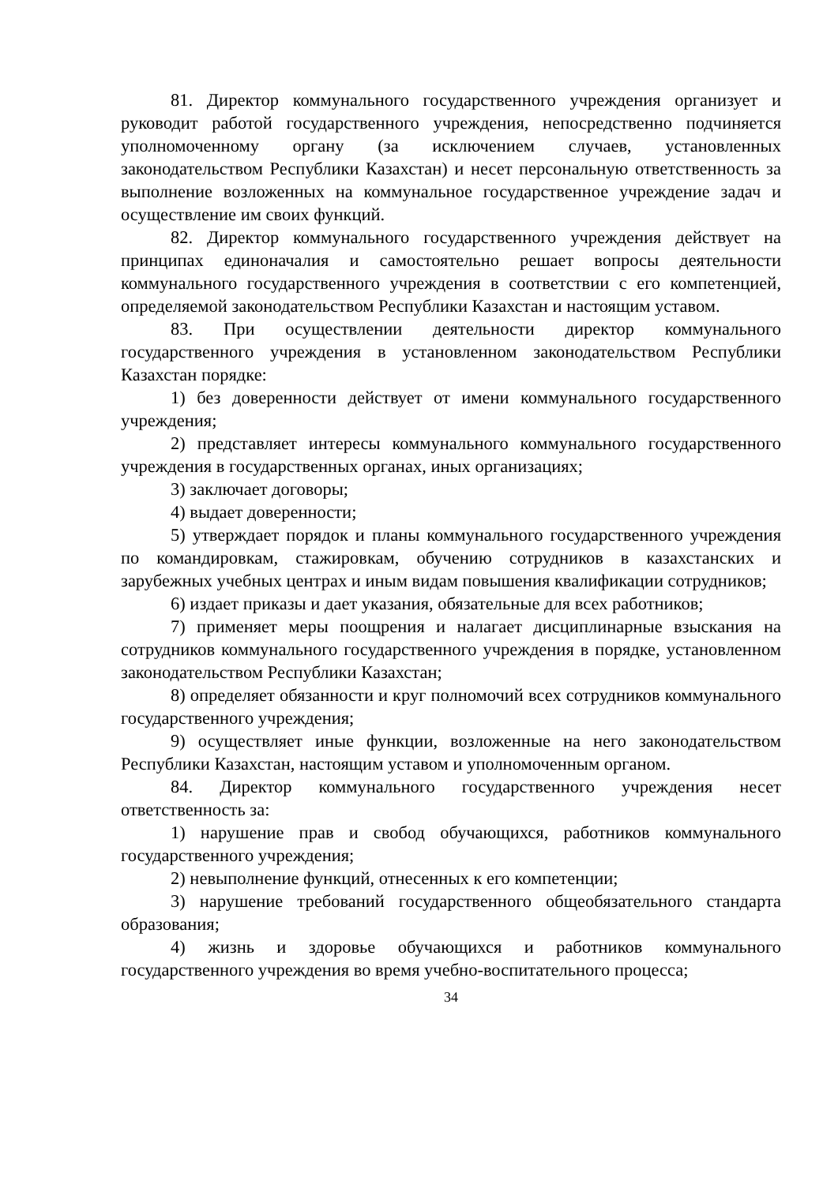81. Директор коммунального государственного учреждения организует и руководит работой государственного учреждения, непосредственно подчиняется уполномоченному органу (за исключением случаев, установленных законодательством Республики Казахстан) и несет персональную ответственность за выполнение возложенных на коммунальное государственное учреждение задач и осуществление им своих функций.
82. Директор коммунального государственного учреждения действует на принципах единоначалия и самостоятельно решает вопросы деятельности коммунального государственного учреждения в соответствии с его компетенцией, определяемой законодательством Республики Казахстан и настоящим уставом.
83. При осуществлении деятельности директор коммунального государственного учреждения в установленном законодательством Республики Казахстан порядке:
1) без доверенности действует от имени коммунального государственного учреждения;
2) представляет интересы коммунального коммунального государственного учреждения в государственных органах, иных организациях;
3) заключает договоры;
4) выдает доверенности;
5) утверждает порядок и планы коммунального государственного учреждения по командировкам, стажировкам, обучению сотрудников в казахстанских и зарубежных учебных центрах и иным видам повышения квалификации сотрудников;
6) издает приказы и дает указания, обязательные для всех работников;
7) применяет меры поощрения и налагает дисциплинарные взыскания на сотрудников коммунального государственного учреждения в порядке, установленном законодательством Республики Казахстан;
8) определяет обязанности и круг полномочий всех сотрудников коммунального государственного учреждения;
9) осуществляет иные функции, возложенные на него законодательством Республики Казахстан, настоящим уставом и уполномоченным органом.
84. Директор коммунального государственного учреждения несет ответственность за:
1) нарушение прав и свобод обучающихся, работников коммунального государственного учреждения;
2) невыполнение функций, отнесенных к его компетенции;
3) нарушение требований государственного общеобязательного стандарта образования;
4) жизнь и здоровье обучающихся и работников коммунального государственного учреждения во время учебно-воспитательного процесса;
34